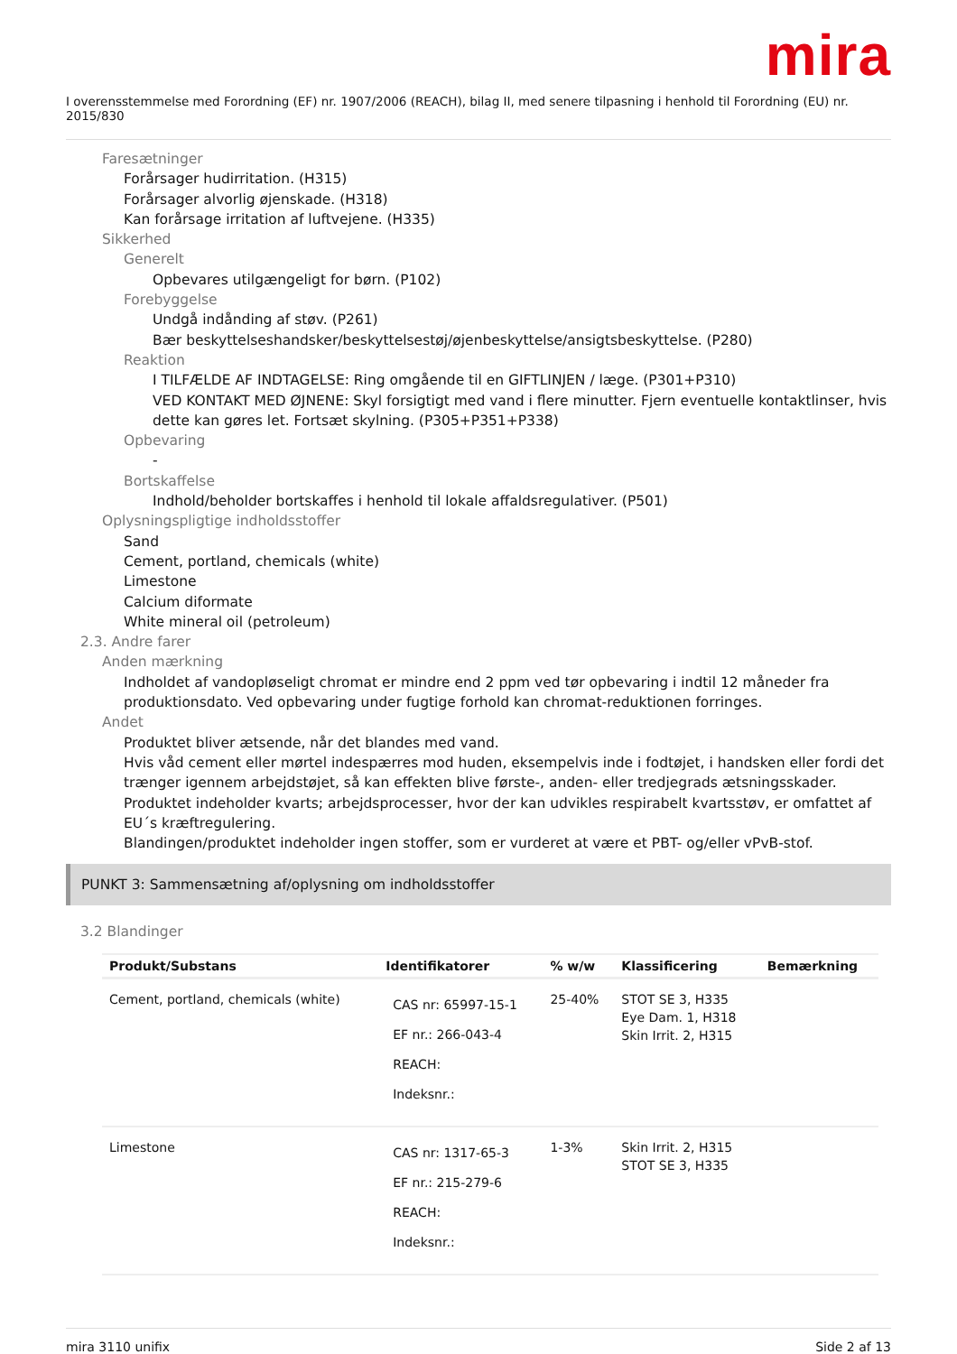mira
I overensstemmelse med Forordning (EF) nr. 1907/2006 (REACH), bilag II, med senere tilpasning i henhold til Forordning (EU) nr. 2015/830
Faresætninger
Forårsager hudirritation. (H315)
Forårsager alvorlig øjenskade. (H318)
Kan forårsage irritation af luftvejene. (H335)
Sikkerhed
Generelt
Opbevares utilgængeligt for børn. (P102)
Forebyggelse
Undgå indånding af støv. (P261)
Bær beskyttelseshandsker/beskyttelsestøj/øjenbeskyttelse/ansigtsbeskyttelse. (P280)
Reaktion
I TILFÆLDE AF INDTAGELSE: Ring omgående til en GIFTLINJEN / læge. (P301+P310)
VED KONTAKT MED ØJNENE: Skyl forsigtigt med vand i flere minutter. Fjern eventuelle kontaktlinser, hvis dette kan gøres let. Fortsæt skylning. (P305+P351+P338)
Opbevaring
-
Bortskaffelse
Indhold/beholder bortskaffes i henhold til lokale affaldsregulativer. (P501)
Oplysningspligtige indholdsstoffer
Sand
Cement, portland, chemicals (white)
Limestone
Calcium diformate
White mineral oil (petroleum)
2.3. Andre farer
Anden mærkning
Indholdet af vandopløseligt chromat er mindre end 2 ppm ved tør opbevaring i indtil 12 måneder fra produktionsdato. Ved opbevaring under fugtige forhold kan chromat-reduktionen forringes.
Andet
Produktet bliver ætsende, når det blandes med vand.
Hvis våd cement eller mørtel indespærres mod huden, eksempelvis inde i fodtøjet, i handsken eller fordi det trænger igennem arbejdstøjet, så kan effekten blive første-, anden- eller tredjegrads ætsningsskader.
Produktet indeholder kvarts; arbejdsprocesser, hvor der kan udvikles respirabelt kvartsstøv, er omfattet af EU´s kræftregulering.
Blandingen/produktet indeholder ingen stoffer, som er vurderet at være et PBT- og/eller vPvB-stof.
PUNKT 3: Sammensætning af/oplysning om indholdsstoffer
3.2 Blandinger
| Produkt/Substans | Identifikatorer | % w/w | Klassificering | Bemærkning |
| --- | --- | --- | --- | --- |
| Cement, portland, chemicals (white) | CAS nr: 65997-15-1 EF nr.: 266-043-4 REACH: Indeksnr.: | 25-40% | STOT SE 3, H335 Eye Dam. 1, H318 Skin Irrit. 2, H315 | |
| Limestone | CAS nr: 1317-65-3 EF nr.: 215-279-6 REACH: Indeksnr.: | 1-3% | Skin Irrit. 2, H315 STOT SE 3, H335 | |
mira 3110 unifix Side 2 af 13